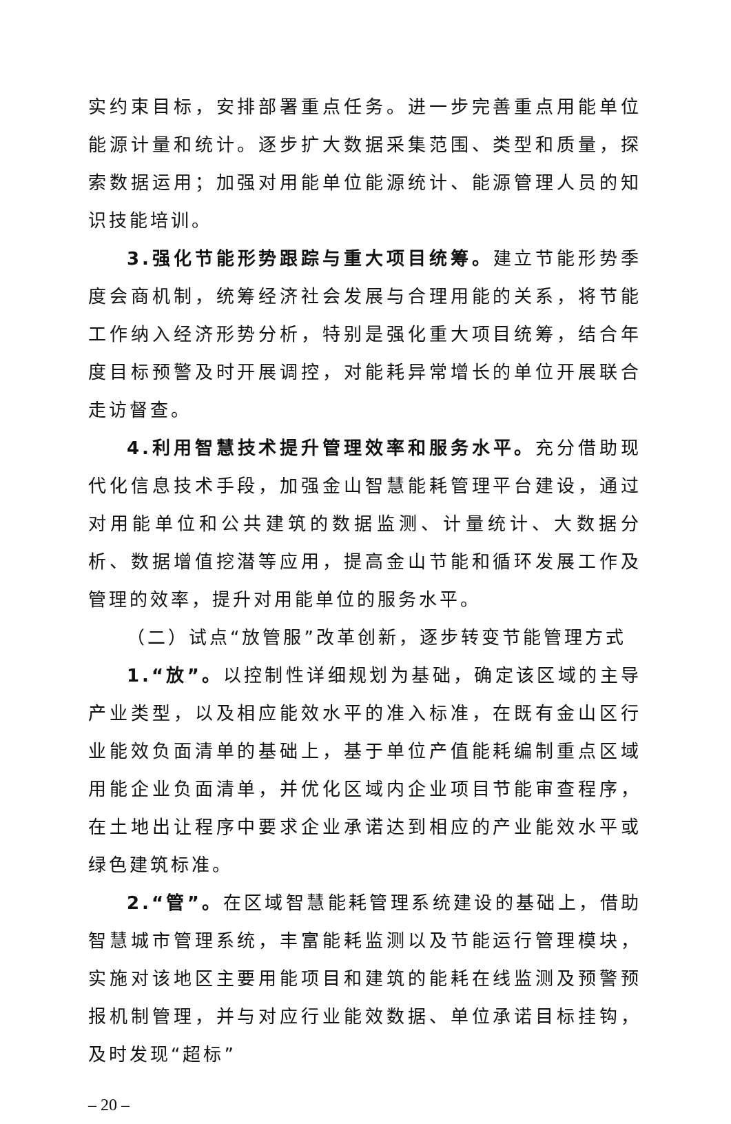实约束目标，安排部署重点任务。进一步完善重点用能单位能源计量和统计。逐步扩大数据采集范围、类型和质量，探索数据运用；加强对用能单位能源统计、能源管理人员的知识技能培训。
3.强化节能形势跟踪与重大项目统筹。建立节能形势季度会商机制，统筹经济社会发展与合理用能的关系，将节能工作纳入经济形势分析，特别是强化重大项目统筹，结合年度目标预警及时开展调控，对能耗异常增长的单位开展联合走访督查。
4.利用智慧技术提升管理效率和服务水平。充分借助现代化信息技术手段，加强金山智慧能耗管理平台建设，通过对用能单位和公共建筑的数据监测、计量统计、大数据分析、数据增值挖潜等应用，提高金山节能和循环发展工作及管理的效率，提升对用能单位的服务水平。
（二）试点“放管服”改革创新，逐步转变节能管理方式
1.“放”。以控制性详细规划为基础，确定该区域的主导产业类型，以及相应能效水平的准入标准，在既有金山区行业能效负面清单的基础上，基于单位产值能耗编制重点区域用能企业负面清单，并优化区域内企业项目节能审查程序，在土地出让程序中要求企业承诺达到相应的产业能效水平或绿色建筑标准。
2.“管”。在区域智慧能耗管理系统建设的基础上，借助智慧城市管理系统，丰富能耗监测以及节能运行管理模块，实施对该地区主要用能项目和建筑的能耗在线监测及预警预报机制管理，并与对应行业能效数据、单位承诺目标挂钩，及时发现“超标”
– 20 –